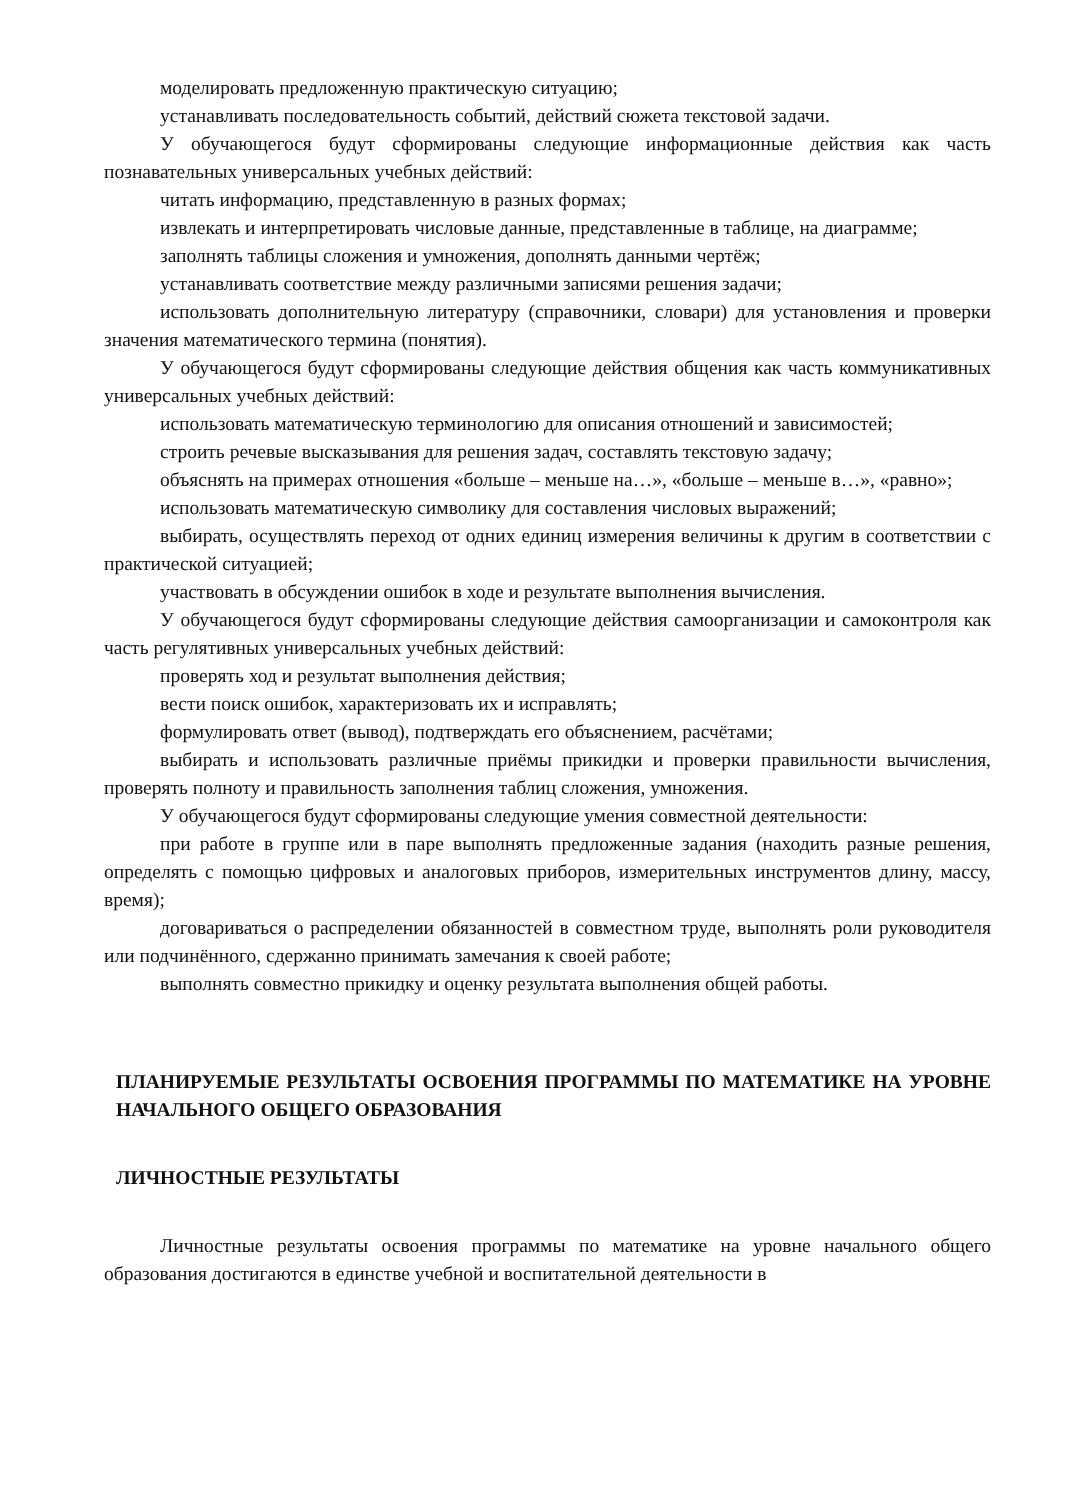моделировать предложенную практическую ситуацию;
устанавливать последовательность событий, действий сюжета текстовой задачи.
У обучающегося будут сформированы следующие информационные действия как часть познавательных универсальных учебных действий:
читать информацию, представленную в разных формах;
извлекать и интерпретировать числовые данные, представленные в таблице, на диаграмме;
заполнять таблицы сложения и умножения, дополнять данными чертёж;
устанавливать соответствие между различными записями решения задачи;
использовать дополнительную литературу (справочники, словари) для установления и проверки значения математического термина (понятия).
У обучающегося будут сформированы следующие действия общения как часть коммуникативных универсальных учебных действий:
использовать математическую терминологию для описания отношений и зависимостей;
строить речевые высказывания для решения задач, составлять текстовую задачу;
объяснять на примерах отношения «больше – меньше на…», «больше – меньше в…», «равно»;
использовать математическую символику для составления числовых выражений;
выбирать, осуществлять переход от одних единиц измерения величины к другим в соответствии с практической ситуацией;
участвовать в обсуждении ошибок в ходе и результате выполнения вычисления.
У обучающегося будут сформированы следующие действия самоорганизации и самоконтроля как часть регулятивных универсальных учебных действий:
проверять ход и результат выполнения действия;
вести поиск ошибок, характеризовать их и исправлять;
формулировать ответ (вывод), подтверждать его объяснением, расчётами;
выбирать и использовать различные приёмы прикидки и проверки правильности вычисления, проверять полноту и правильность заполнения таблиц сложения, умножения.
У обучающегося будут сформированы следующие умения совместной деятельности:
при работе в группе или в паре выполнять предложенные задания (находить разные решения, определять с помощью цифровых и аналоговых приборов, измерительных инструментов длину, массу, время);
договариваться о распределении обязанностей в совместном труде, выполнять роли руководителя или подчинённого, сдержанно принимать замечания к своей работе;
выполнять совместно прикидку и оценку результата выполнения общей работы.
ПЛАНИРУЕМЫЕ РЕЗУЛЬТАТЫ ОСВОЕНИЯ ПРОГРАММЫ ПО МАТЕМАТИКЕ НА УРОВНЕ НАЧАЛЬНОГО ОБЩЕГО ОБРАЗОВАНИЯ
ЛИЧНОСТНЫЕ РЕЗУЛЬТАТЫ
Личностные результаты освоения программы по математике на уровне начального общего образования достигаются в единстве учебной и воспитательной деятельности в